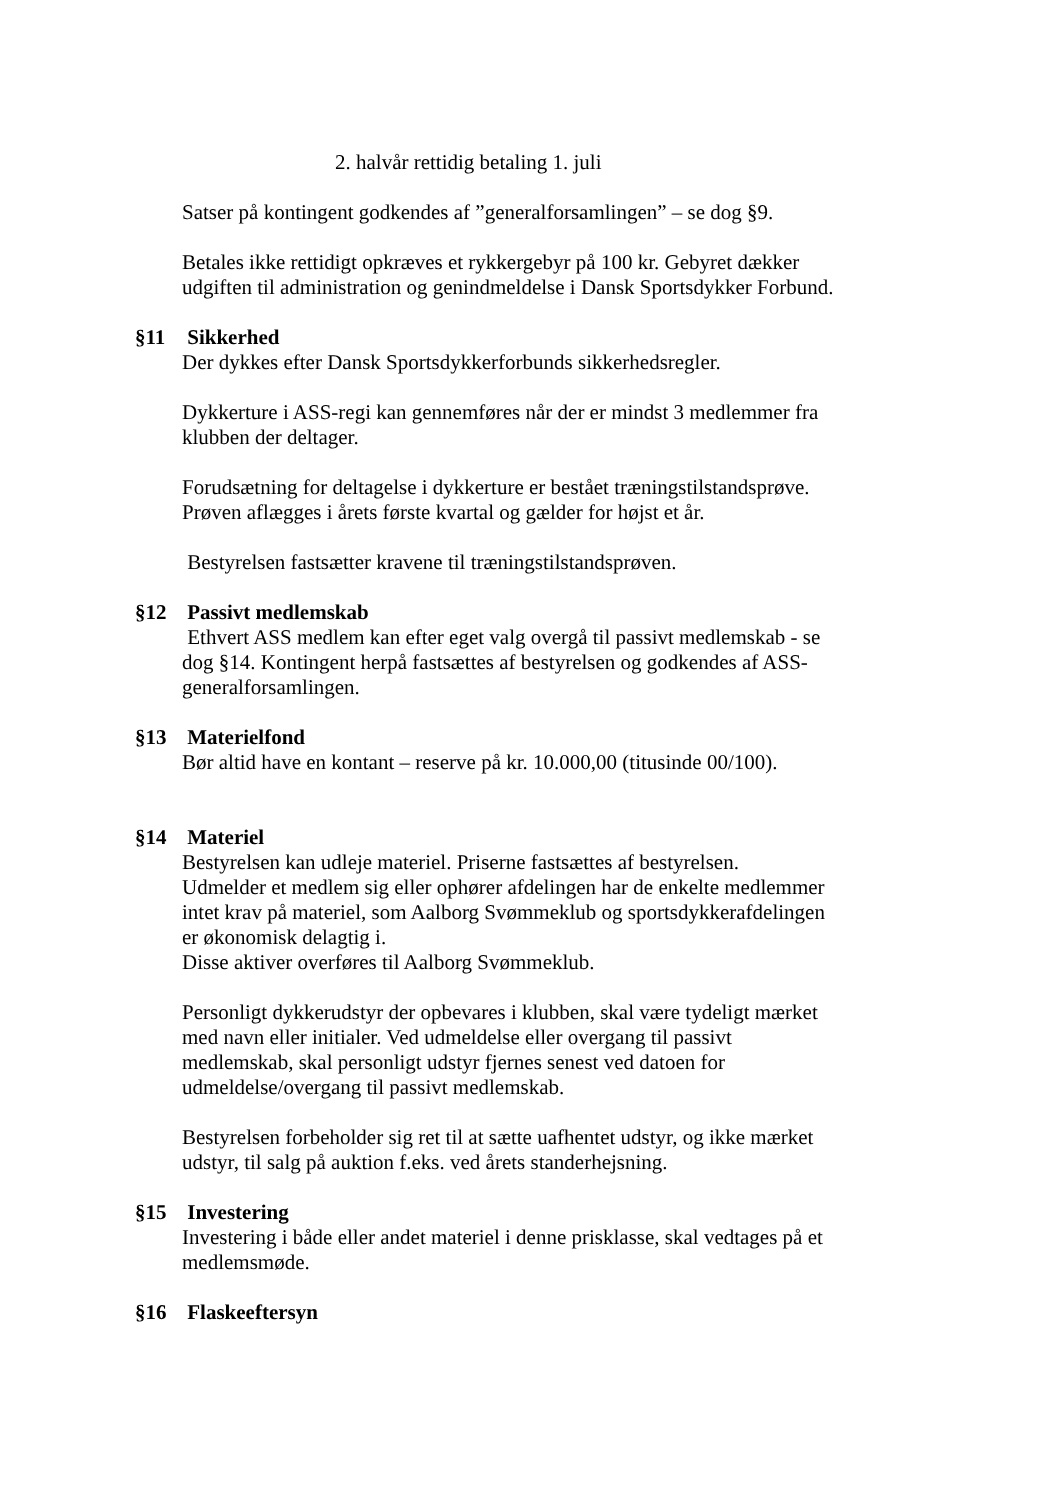2. halvår rettidig betaling 1. juli
Satser på kontingent godkendes af ”generalforsamlingen” – se dog §9.
Betales ikke rettidigt opkræves et rykkergebyr på 100 kr. Gebyret dækker udgiften til administration og genindmeldelse i Dansk Sportsdykker Forbund.
§11 Sikkerhed
Der dykkes efter Dansk Sportsdykkerforbunds sikkerhedsregler.
Dykkerture i ASS-regi kan gennemføres når der er mindst 3 medlemmer fra klubben der deltager.
Forudsætning for deltagelse i dykkerture er bestået træningstilstandsprøve. Prøven aflægges i årets første kvartal og gælder for højst et år.
Bestyrelsen fastsætter kravene til træningstilstandsprøven.
§12 Passivt medlemskab
Ethvert ASS medlem kan efter eget valg overgå til passivt medlemskab - se dog §14. Kontingent herpå fastsættes af bestyrelsen og godkendes af ASS-generalforsamlingen.
§13 Materielfond
Bør altid have en kontant – reserve på kr. 10.000,00 (titusinde 00/100).
§14 Materiel
Bestyrelsen kan udleje materiel. Priserne fastsættes af bestyrelsen.
Udmelder et medlem sig eller ophører afdelingen har de enkelte medlemmer intet krav på materiel, som Aalborg Svømmeklub og sportsdykkerafdelingen er økonomisk delagtig i.
Disse aktiver overføres til Aalborg Svømmeklub.
Personligt dykkerudstyr der opbevares i klubben, skal være tydeligt mærket med navn eller initialer. Ved udmeldelse eller overgang til passivt medlemskab, skal personligt udstyr fjernes senest ved datoen for udmeldelse/overgang til passivt medlemskab.
Bestyrelsen forbeholder sig ret til at sætte uafhentet udstyr, og ikke mærket udstyr, til salg på auktion f.eks. ved årets standerhejsning.
§15 Investering
Investering i både eller andet materiel i denne prisklasse, skal vedtages på et medlemsmøde.
§16 Flaskeeftersyn